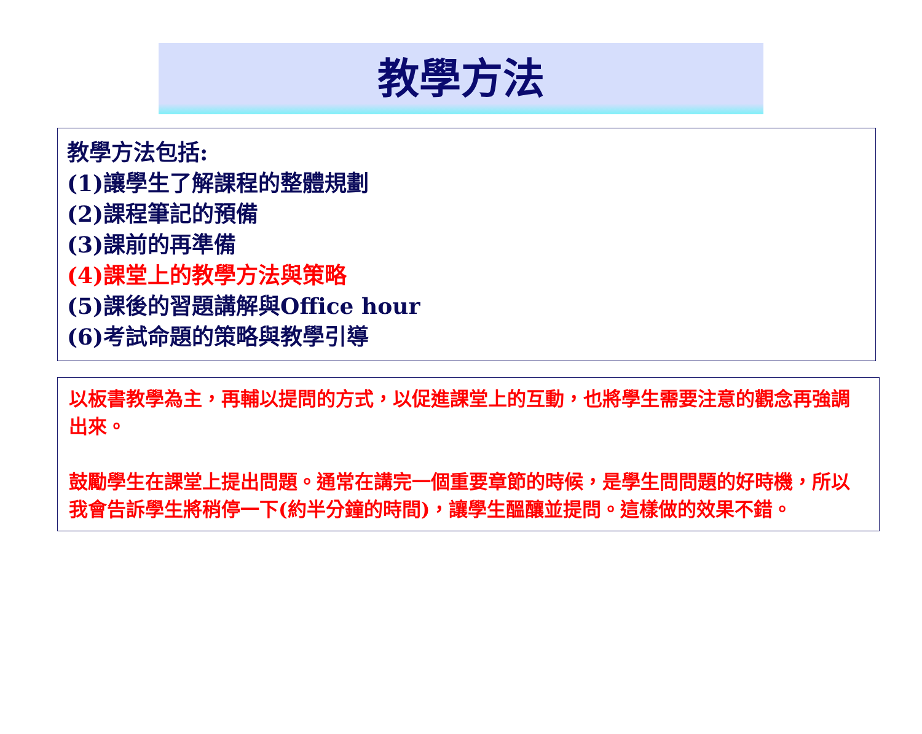教學方法
教學方法包括:
(1)讓學生了解課程的整體規劃
(2)課程筆記的預備
(3)課前的再準備
(4)課堂上的教學方法與策略
(5)課後的習題講解與Office hour
(6)考試命題的策略與教學引導
以板書教學為主，再輔以提問的方式，以促進課堂上的互動，也將學生需要注意的觀念再強調出來。
鼓勵學生在課堂上提出問題。通常在講完一個重要章節的時候，是學生問問題的好時機，所以我會告訴學生將稍停一下(約半分鐘的時間)，讓學生醞釀並提問。這樣做的效果不錯。